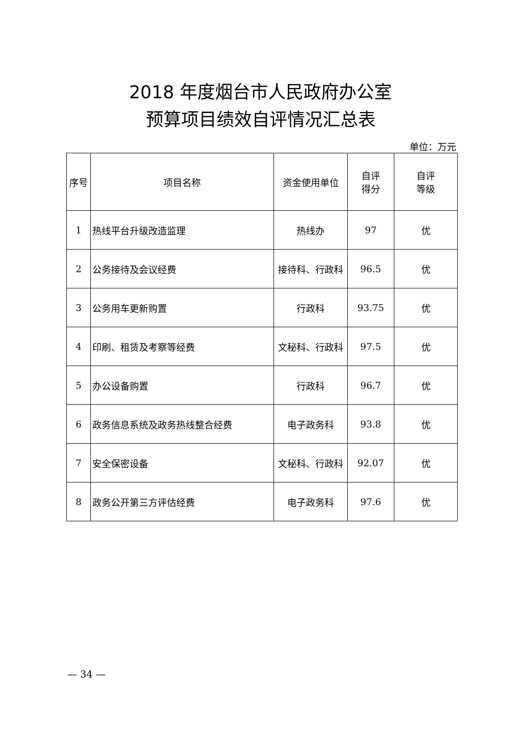2018 年度烟台市人民政府办公室
预算项目绩效自评情况汇总表
单位：万元
| 序号 | 项目名称 | 资金使用单位 | 自评 得分 | 自评 等级 |
| --- | --- | --- | --- | --- |
| 1 | 热线平台升级改造监理 | 热线办 | 97 | 优 |
| 2 | 公务接待及会议经费 | 接待科、行政科 | 96.5 | 优 |
| 3 | 公务用车更新购置 | 行政科 | 93.75 | 优 |
| 4 | 印刷、租赁及考察等经费 | 文秘科、行政科 | 97.5 | 优 |
| 5 | 办公设备购置 | 行政科 | 96.7 | 优 |
| 6 | 政务信息系统及政务热线整合经费 | 电子政务科 | 93.8 | 优 |
| 7 | 安全保密设备 | 文秘科、行政科 | 92.07 | 优 |
| 8 | 政务公开第三方评估经费 | 电子政务科 | 97.6 | 优 |
— 34 —